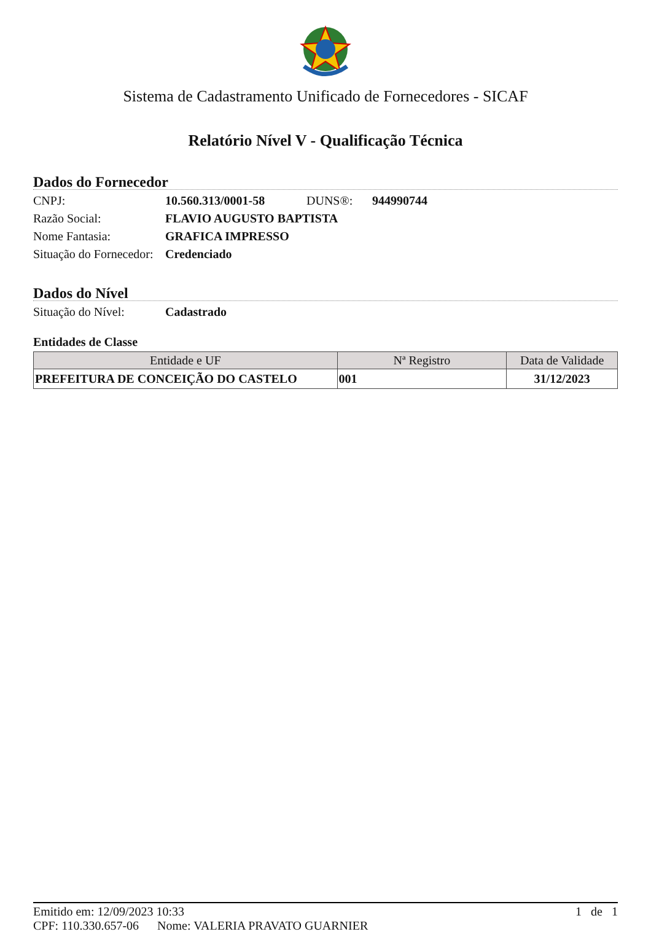Sistema de Cadastramento Unificado de Fornecedores - SICAF
Relatório Nível V - Qualificação Técnica
Dados do Fornecedor
CNPJ: 10.560.313/0001-58 DUNS®: 944990744
Razão Social: FLAVIO AUGUSTO BAPTISTA
Nome Fantasia: GRAFICA IMPRESSO
Situação do Fornecedor: Credenciado
Dados do Nível
Situação do Nível: Cadastrado
Entidades de Classe
| Entidade e UF | Nª Registro | Data de Validade |
| --- | --- | --- |
| PREFEITURA DE CONCEIÇÃO DO CASTELO | 001 | 31/12/2023 |
Emitido em: 12/09/2023 10:33 1 de 1
CPF: 110.330.657-06 Nome: VALERIA PRAVATO GUARNIER